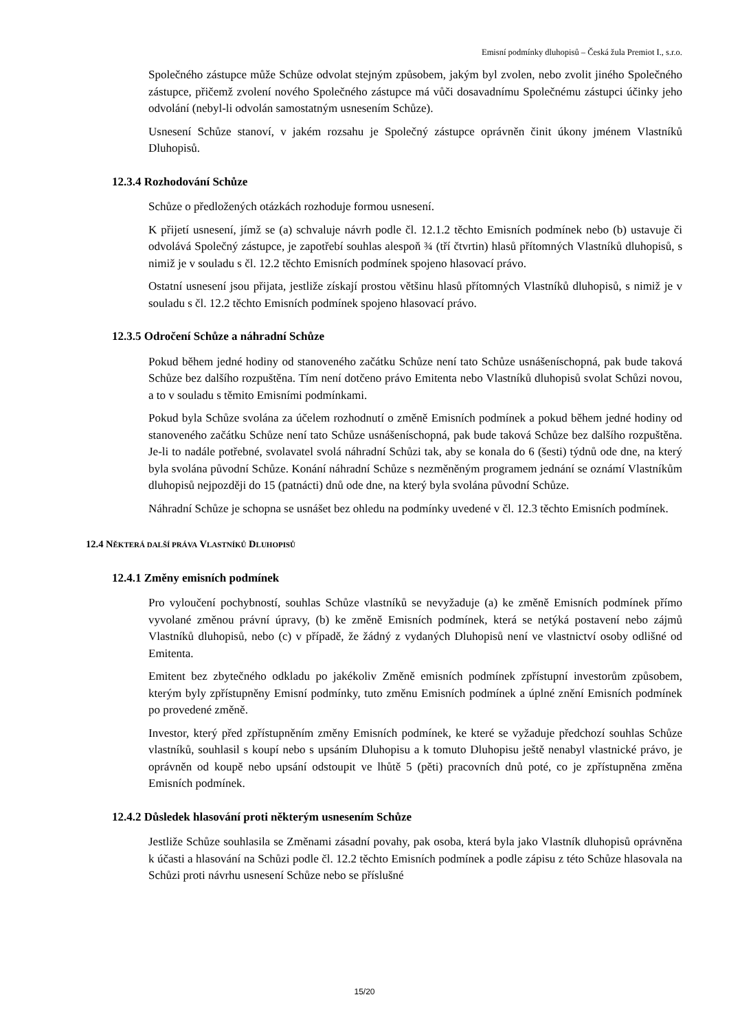Emisní podmínky dluhopisů – Česká žula Premiot I., s.r.o.
Společného zástupce může Schůze odvolat stejným způsobem, jakým byl zvolen, nebo zvolit jiného Společného zástupce, přičemž zvolení nového Společného zástupce má vůči dosavadnímu Společnému zástupci účinky jeho odvolání (nebyl-li odvolán samostatným usnesením Schůze).
Usnesení Schůze stanoví, v jakém rozsahu je Společný zástupce oprávněn činit úkony jménem Vlastníků Dluhopisů.
12.3.4 Rozhodování Schůze
Schůze o předložených otázkách rozhoduje formou usnesení.
K přijetí usnesení, jímž se (a) schvaluje návrh podle čl. 12.1.2 těchto Emisních podmínek nebo (b) ustavuje či odvolává Společný zástupce, je zapotřebí souhlas alespoň ¾ (tří čtvrtin) hlasů přítomných Vlastníků dluhopisů, s nimiž je v souladu s čl. 12.2 těchto Emisních podmínek spojeno hlasovací právo.
Ostatní usnesení jsou přijata, jestliže získají prostou většinu hlasů přítomných Vlastníků dluhopisů, s nimiž je v souladu s čl. 12.2 těchto Emisních podmínek spojeno hlasovací právo.
12.3.5 Odročení Schůze a náhradní Schůze
Pokud během jedné hodiny od stanoveného začátku Schůze není tato Schůze usnášeníschopná, pak bude taková Schůze bez dalšího rozpuštěna. Tím není dotčeno právo Emitenta nebo Vlastníků dluhopisů svolat Schůzi novou, a to v souladu s těmito Emisními podmínkami.
Pokud byla Schůze svolána za účelem rozhodnutí o změně Emisních podmínek a pokud během jedné hodiny od stanoveného začátku Schůze není tato Schůze usnášeníschopná, pak bude taková Schůze bez dalšího rozpuštěna. Je-li to nadále potřebné, svolavatel svolá náhradní Schůzi tak, aby se konala do 6 (šesti) týdnů ode dne, na který byla svolána původní Schůze. Konání náhradní Schůze s nezměněným programem jednání se oznámí Vlastníkům dluhopisů nejpozději do 15 (patnácti) dnů ode dne, na který byla svolána původní Schůze.
Náhradní Schůze je schopna se usnášet bez ohledu na podmínky uvedené v čl. 12.3 těchto Emisních podmínek.
12.4 NĚKTERÁ DALŠÍ PRÁVA VLASTNÍKŮ DLUHOPISŮ
12.4.1 Změny emisních podmínek
Pro vyloučení pochybností, souhlas Schůze vlastníků se nevyžaduje (a) ke změně Emisních podmínek přímo vyvolané změnou právní úpravy, (b) ke změně Emisních podmínek, která se netýká postavení nebo zájmů Vlastníků dluhopisů, nebo (c) v případě, že žádný z vydaných Dluhopisů není ve vlastnictví osoby odlišné od Emitenta.
Emitent bez zbytečného odkladu po jakékoliv Změně emisních podmínek zpřístupní investorům způsobem, kterým byly zpřístupněny Emisní podmínky, tuto změnu Emisních podmínek a úplné znění Emisních podmínek po provedené změně.
Investor, který před zpřístupněním změny Emisních podmínek, ke které se vyžaduje předchozí souhlas Schůze vlastníků, souhlasil s koupí nebo s upsáním Dluhopisu a k tomuto Dluhopisu ještě nenabyl vlastnické právo, je oprávněn od koupě nebo upsání odstoupit ve lhůtě 5 (pěti) pracovních dnů poté, co je zpřístupněna změna Emisních podmínek.
12.4.2 Důsledek hlasování proti některým usnesením Schůze
Jestliže Schůze souhlasila se Změnami zásadní povahy, pak osoba, která byla jako Vlastník dluhopisů oprávněna k účasti a hlasování na Schůzi podle čl. 12.2 těchto Emisních podmínek a podle zápisu z této Schůze hlasovala na Schůzi proti návrhu usnesení Schůze nebo se příslušné
15/20